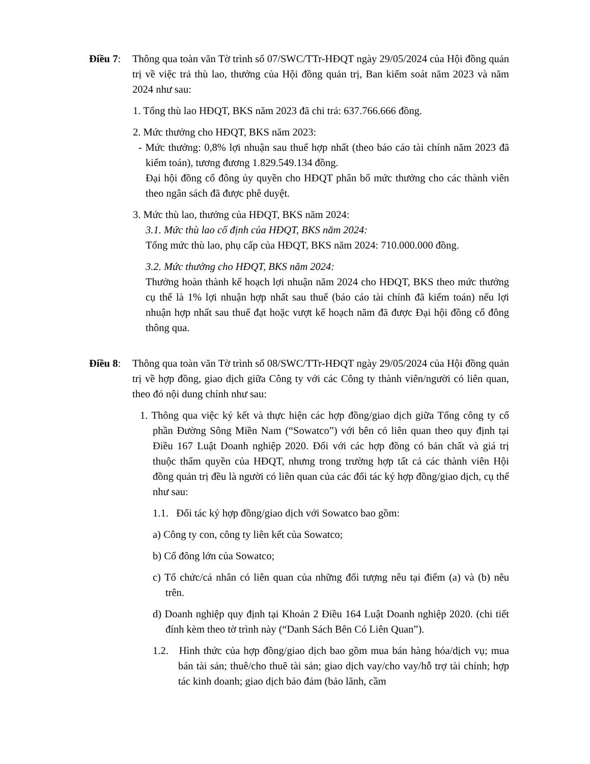Điều 7:
Thông qua toàn văn Tờ trình số 07/SWC/TTr-HĐQT ngày 29/05/2024 của Hội đồng quản trị về việc trả thù lao, thưởng của Hội đồng quản trị, Ban kiểm soát năm 2023 và năm 2024 như sau:
1. Tổng thù lao HĐQT, BKS năm 2023 đã chi trả: 637.766.666 đồng.
2. Mức thưởng cho HĐQT, BKS năm 2023:
- Mức thưởng: 0,8% lợi nhuận sau thuế hợp nhất (theo báo cáo tài chính năm 2023 đã kiểm toán), tương đương 1.829.549.134 đồng.
Đại hội đồng cổ đông ủy quyền cho HĐQT phân bổ mức thưởng cho các thành viên theo ngân sách đã được phê duyệt.
3. Mức thù lao, thưởng của HĐQT, BKS năm 2024:
3.1. Mức thù lao cố định của HĐQT, BKS năm 2024:
Tổng mức thù lao, phụ cấp của HĐQT, BKS năm 2024: 710.000.000 đồng.
3.2. Mức thưởng cho HĐQT, BKS năm 2024:
Thưởng hoàn thành kế hoạch lợi nhuận năm 2024 cho HĐQT, BKS theo mức thưởng cụ thể là 1% lợi nhuận hợp nhất sau thuế (báo cáo tài chính đã kiểm toán) nếu lợi nhuận hợp nhất sau thuế đạt hoặc vượt kế hoạch năm đã được Đại hội đồng cổ đông thông qua.
Điều 8:
Thông qua toàn văn Tờ trình số 08/SWC/TTr-HĐQT ngày 29/05/2024 của Hội đồng quản trị về hợp đồng, giao dịch giữa Công ty với các Công ty thành viên/người có liên quan, theo đó nội dung chính như sau:
1. Thông qua việc ký kết và thực hiện các hợp đồng/giao dịch giữa Tổng công ty cổ phần Đường Sông Miền Nam (“Sowatco”) với bên có liên quan theo quy định tại Điều 167 Luật Doanh nghiệp 2020. Đối với các hợp đồng có bản chất và giá trị thuộc thẩm quyền của HĐQT, nhưng trong trường hợp tất cả các thành viên Hội đồng quản trị đều là người có liên quan của các đối tác ký hợp đồng/giao dịch, cụ thể như sau:
1.1. Đối tác ký hợp đồng/giao dịch với Sowatco bao gồm:
a) Công ty con, công ty liên kết của Sowatco;
b) Cổ đông lớn của Sowatco;
c) Tổ chức/cá nhân có liên quan của những đối tượng nêu tại điểm (a) và (b) nêu trên.
d) Doanh nghiệp quy định tại Khoản 2 Điều 164 Luật Doanh nghiệp 2020. (chi tiết đính kèm theo tờ trình này (“Danh Sách Bên Có Liên Quan”).
1.2. Hình thức của hợp đồng/giao dịch bao gồm mua bán hàng hóa/dịch vụ; mua bán tài sản; thuê/cho thuê tài sản; giao dịch vay/cho vay/hỗ trợ tài chính; hợp tác kinh doanh; giao dịch bảo đảm (bảo lãnh, cầm